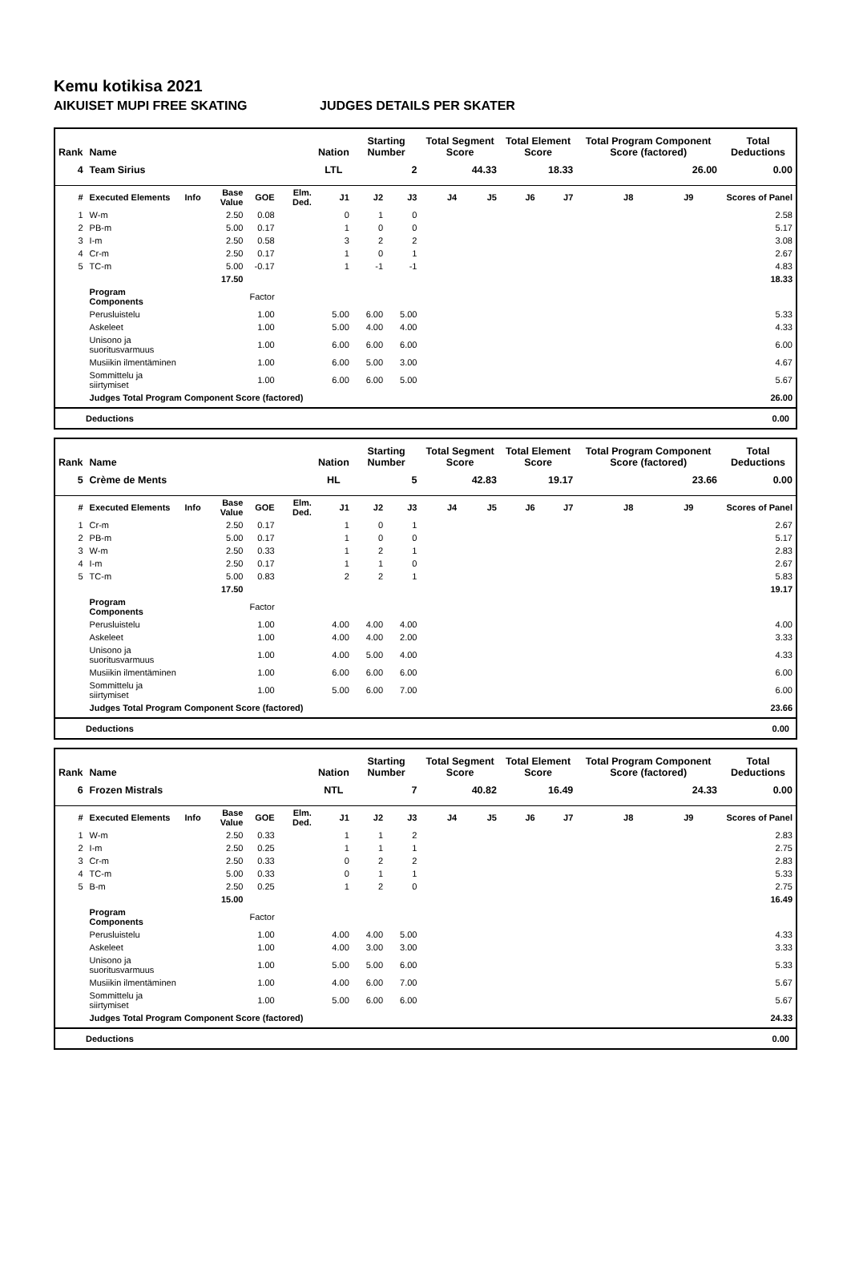Kemu kotikisa 2021
AIKUISET MUPI FREE SKATING JUDGES DETAILS PER SKATER
| Rank | Name | | | | | Nation | Starting Number | | Total Segment Score | | Total Element Score | | Total Program Component Score (factored) | | | Total Deductions |
| --- | --- | --- | --- | --- | --- | --- | --- | --- | --- | --- | --- | --- | --- | --- | --- | --- |
| 4 | Team Sirius | | | | | LTL | 2 | | 44.33 | | 18.33 | | 26.00 | | | 0.00 |
| # | Executed Elements | Info | Base Value | GOE | Elm. Ded. | J1 | J2 | J3 | J4 | J5 | J6 | J7 | J8 | J9 | | Scores of Panel |
| 1 | W-m | | 2.50 | 0.08 | | 0 | 1 | 0 | | | | | | | | 2.58 |
| 2 | PB-m | | 5.00 | 0.17 | | 1 | 0 | 0 | | | | | | | | 5.17 |
| 3 | I-m | | 2.50 | 0.58 | | 3 | 2 | 2 | | | | | | | | 3.08 |
| 4 | Cr-m | | 2.50 | 0.17 | | 1 | 0 | 1 | | | | | | | | 2.67 |
| 5 | TC-m | | 5.00 | -0.17 | | 1 | -1 | -1 | | | | | | | | 4.83 |
| | | | 17.50 | | | | | | | | | | | | | 18.33 |
| | Program Components | | | Factor | | | | | | | | | | | | |
| | Perusluistelu | | | 1.00 | | 5.00 | 6.00 | 5.00 | | | | | | | | 5.33 |
| | Askeleet | | | 1.00 | | 5.00 | 4.00 | 4.00 | | | | | | | | 4.33 |
| | Unisono ja suoritusvarmuus | | | 1.00 | | 6.00 | 6.00 | 6.00 | | | | | | | | 6.00 |
| | Musiikin ilmentäminen | | | 1.00 | | 6.00 | 5.00 | 3.00 | | | | | | | | 4.67 |
| | Sommittelu ja siirtymiset | | | 1.00 | | 6.00 | 6.00 | 5.00 | | | | | | | | 5.67 |
| | Judges Total Program Component Score (factored) | | | | | | | | | | | | | | | 26.00 |
Deductions 0.00
| Rank | Name | | | | | Nation | Starting Number | | Total Segment Score | | Total Element Score | | Total Program Component Score (factored) | | | Total Deductions |
| --- | --- | --- | --- | --- | --- | --- | --- | --- | --- | --- | --- | --- | --- | --- | --- | --- |
| 5 | Crème de Ments | | | | | HL | 5 | | 42.83 | | 19.17 | | 23.66 | | | 0.00 |
| # | Executed Elements | Info | Base Value | GOE | Elm. Ded. | J1 | J2 | J3 | J4 | J5 | J6 | J7 | J8 | J9 | | Scores of Panel |
| 1 | Cr-m | | 2.50 | 0.17 | | 1 | 0 | 1 | | | | | | | | 2.67 |
| 2 | PB-m | | 5.00 | 0.17 | | 1 | 0 | 0 | | | | | | | | 5.17 |
| 3 | W-m | | 2.50 | 0.33 | | 1 | 2 | 1 | | | | | | | | 2.83 |
| 4 | I-m | | 2.50 | 0.17 | | 1 | 1 | 0 | | | | | | | | 2.67 |
| 5 | TC-m | | 5.00 | 0.83 | | 2 | 2 | 1 | | | | | | | | 5.83 |
| | | | 17.50 | | | | | | | | | | | | | 19.17 |
| | Program Components | | | Factor | | | | | | | | | | | | |
| | Perusluistelu | | | 1.00 | | 4.00 | 4.00 | 4.00 | | | | | | | | 4.00 |
| | Askeleet | | | 1.00 | | 4.00 | 4.00 | 2.00 | | | | | | | | 3.33 |
| | Unisono ja suoritusvarmuus | | | 1.00 | | 4.00 | 5.00 | 4.00 | | | | | | | | 4.33 |
| | Musiikin ilmentäminen | | | 1.00 | | 6.00 | 6.00 | 6.00 | | | | | | | | 6.00 |
| | Sommittelu ja siirtymiset | | | 1.00 | | 5.00 | 6.00 | 7.00 | | | | | | | | 6.00 |
| | Judges Total Program Component Score (factored) | | | | | | | | | | | | | | | 23.66 |
Deductions 0.00
| Rank | Name | | | | | Nation | Starting Number | | Total Segment Score | | Total Element Score | | Total Program Component Score (factored) | | | Total Deductions |
| --- | --- | --- | --- | --- | --- | --- | --- | --- | --- | --- | --- | --- | --- | --- | --- | --- |
| 6 | Frozen Mistrals | | | | | NTL | 7 | | 40.82 | | 16.49 | | 24.33 | | | 0.00 |
| # | Executed Elements | Info | Base Value | GOE | Elm. Ded. | J1 | J2 | J3 | J4 | J5 | J6 | J7 | J8 | J9 | | Scores of Panel |
| 1 | W-m | | 2.50 | 0.33 | | 1 | 1 | 2 | | | | | | | | 2.83 |
| 2 | I-m | | 2.50 | 0.25 | | 1 | 1 | 1 | | | | | | | | 2.75 |
| 3 | Cr-m | | 2.50 | 0.33 | | 0 | 2 | 2 | | | | | | | | 2.83 |
| 4 | TC-m | | 5.00 | 0.33 | | 0 | 1 | 1 | | | | | | | | 5.33 |
| 5 | B-m | | 2.50 | 0.25 | | 1 | 2 | 0 | | | | | | | | 2.75 |
| | | | 15.00 | | | | | | | | | | | | | 16.49 |
| | Program Components | | | Factor | | | | | | | | | | | | |
| | Perusluistelu | | | 1.00 | | 4.00 | 4.00 | 5.00 | | | | | | | | 4.33 |
| | Askeleet | | | 1.00 | | 4.00 | 3.00 | 3.00 | | | | | | | | 3.33 |
| | Unisono ja suoritusvarmuus | | | 1.00 | | 5.00 | 5.00 | 6.00 | | | | | | | | 5.33 |
| | Musiikin ilmentäminen | | | 1.00 | | 4.00 | 6.00 | 7.00 | | | | | | | | 5.67 |
| | Sommittelu ja siirtymiset | | | 1.00 | | 5.00 | 6.00 | 6.00 | | | | | | | | 5.67 |
| | Judges Total Program Component Score (factored) | | | | | | | | | | | | | | | 24.33 |
Deductions 0.00